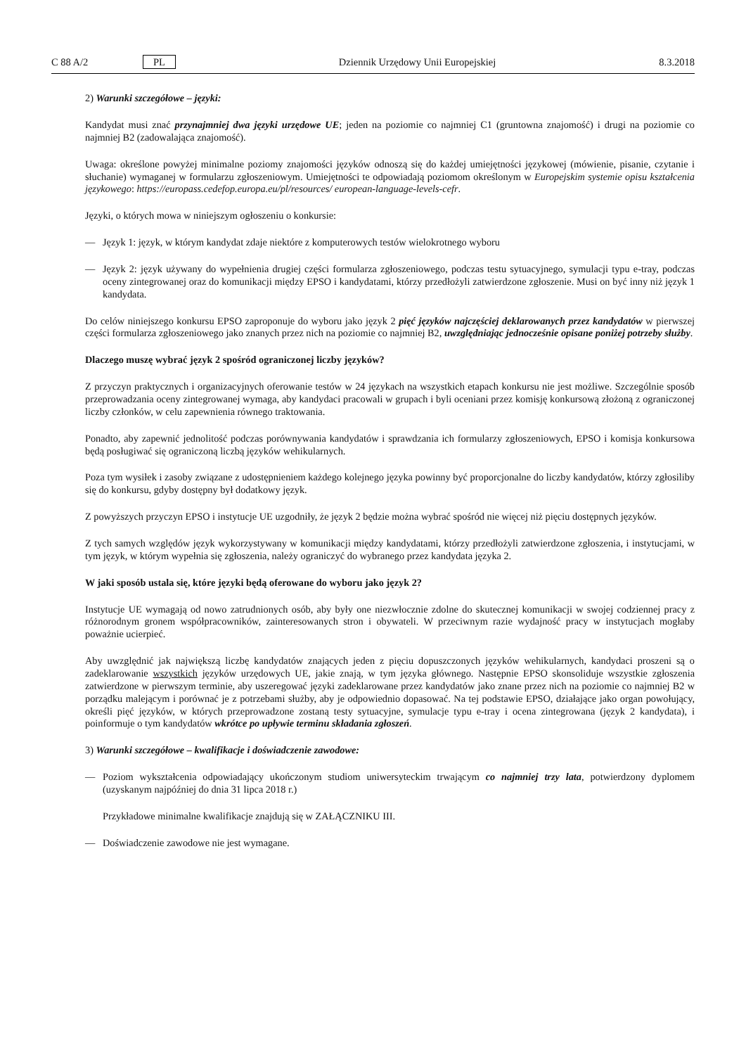C 88 A/2 PL Dziennik Urzędowy Unii Europejskiej 8.3.2018
2) Warunki szczegółowe – języki:
Kandydat musi znać przynajmniej dwa języki urzędowe UE; jeden na poziomie co najmniej C1 (gruntowna znajomość) i drugi na poziomie co najmniej B2 (zadowalająca znajomość).
Uwaga: określone powyżej minimalne poziomy znajomości języków odnoszą się do każdej umiejętności językowej (mówienie, pisanie, czytanie i słuchanie) wymaganej w formularzu zgłoszeniowym. Umiejętności te odpowiadają poziomom określonym w Europejskim systemie opisu kształcenia językowego: https://europass.cedefop.europa.eu/pl/resources/ european-language-levels-cefr.
Języki, o których mowa w niniejszym ogłoszeniu o konkursie:
— Język 1: język, w którym kandydat zdaje niektóre z komputerowych testów wielokrotnego wyboru
— Język 2: język używany do wypełnienia drugiej części formularza zgłoszeniowego, podczas testu sytuacyjnego, symulacji typu e-tray, podczas oceny zintegrowanej oraz do komunikacji między EPSO i kandydatami, którzy przedłożyli zatwierdzone zgłoszenie. Musi on być inny niż język 1 kandydata.
Do celów niniejszego konkursu EPSO zaproponuje do wyboru jako język 2 pięć języków najczęściej deklarowanych przez kandydatów w pierwszej części formularza zgłoszeniowego jako znanych przez nich na poziomie co najmniej B2, uwzględniając jednocześnie opisane poniżej potrzeby służby.
Dlaczego muszę wybrać język 2 spośród ograniczonej liczby języków?
Z przyczyn praktycznych i organizacyjnych oferowanie testów w 24 językach na wszystkich etapach konkursu nie jest możliwe. Szczególnie sposób przeprowadzania oceny zintegrowanej wymaga, aby kandydaci pracowali w grupach i byli oceniani przez komisję konkursową złożoną z ograniczonej liczby członków, w celu zapewnienia równego traktowania.
Ponadto, aby zapewnić jednolitość podczas porównywania kandydatów i sprawdzania ich formularzy zgłoszeniowych, EPSO i komisja konkursowa będą posługiwać się ograniczoną liczbą języków wehikularnych.
Poza tym wysiłek i zasoby związane z udostępnieniem każdego kolejnego języka powinny być proporcjonalne do liczby kandydatów, którzy zgłosiliby się do konkursu, gdyby dostępny był dodatkowy język.
Z powyższych przyczyn EPSO i instytucje UE uzgodniły, że język 2 będzie można wybrać spośród nie więcej niż pięciu dostępnych języków.
Z tych samych względów język wykorzystywany w komunikacji między kandydatami, którzy przedłożyli zatwierdzone zgłoszenia, i instytucjami, w tym język, w którym wypełnia się zgłoszenia, należy ograniczyć do wybranego przez kandydata języka 2.
W jaki sposób ustala się, które języki będą oferowane do wyboru jako język 2?
Instytucje UE wymagają od nowo zatrudnionych osób, aby były one niezwłocznie zdolne do skutecznej komunikacji w swojej codziennej pracy z różnorodnym gronem współpracowników, zainteresowanych stron i obywateli. W przeciwnym razie wydajność pracy w instytucjach mogłaby poważnie ucierpieć.
Aby uwzględnić jak największą liczbę kandydatów znających jeden z pięciu dopuszczonych języków wehikularnych, kandydaci proszeni są o zadeklarowanie wszystkich języków urzędowych UE, jakie znają, w tym języka głównego. Następnie EPSO skonsoliduje wszystkie zgłoszenia zatwierdzone w pierwszym terminie, aby uszeregować języki zadeklarowane przez kandydatów jako znane przez nich na poziomie co najmniej B2 w porządku malejącym i porównać je z potrzebami służby, aby je odpowiednio dopasować. Na tej podstawie EPSO, działające jako organ powołujący, określi pięć języków, w których przeprowadzone zostaną testy sytuacyjne, symulacje typu e-tray i ocena zintegrowana (język 2 kandydata), i poinformuje o tym kandydatów wkrótce po upływie terminu składania zgłoszeń.
3) Warunki szczegółowe – kwalifikacje i doświadczenie zawodowe:
— Poziom wykształcenia odpowiadający ukończonym studiom uniwersyteckim trwającym co najmniej trzy lata, potwierdzony dyplomem (uzyskanym najpóźniej do dnia 31 lipca 2018 r.)
Przykładowe minimalne kwalifikacje znajdują się w ZAŁĄCZNIKU III.
— Doświadczenie zawodowe nie jest wymagane.